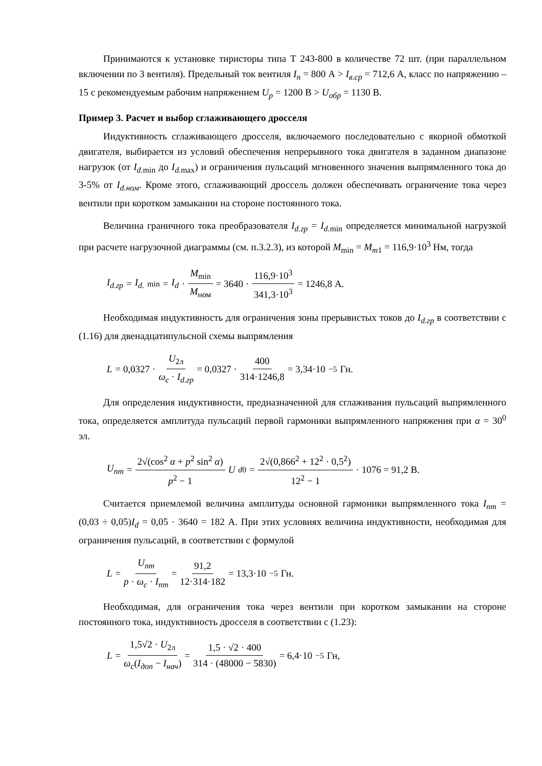Принимаются к установке тиристоры типа Т 243-800 в количестве 72 шт. (при параллельном включении по 3 вентиля). Предельный ток вентиля I<sub>п</sub> = 800 А > I<sub>в.ср</sub> = 712,6 А, класс по напряжению – 15 с рекомендуемым рабочим напряжением U<sub>р</sub> = 1200 В > U<sub>обр</sub> = 1130 В.
Пример 3. Расчет и выбор сглаживающего дросселя
Индуктивность сглаживающего дросселя, включаемого последовательно с якорной обмоткой двигателя, выбирается из условий обеспечения непрерывного тока двигателя в заданном диапазоне нагрузок (от I<sub>d.</sub><sub>min</sub> до I<sub>d.</sub><sub>max</sub>) и ограничения пульсаций мгновенного значения выпрямленного тока до 3-5% от I<sub>d.ном</sub>. Кроме этого, сглаживающий дроссель должен обеспечивать ограничение тока через вентили при коротком замыкании на стороне постоянного тока.
Величина граничного тока преобразователя I<sub>d.гр</sub> = I<sub>d.</sub><sub>min</sub> определяется минимальной нагрузкой при расчете нагрузочной диаграммы (см. п.3.2.3), из которой M<sub>min</sub> = M<sub>m1</sub> = 116,9·10<sup>3</sup> Нм, тогда
I<sub>d.гр</sub> = I<sub>d.</sub><sub>min</sub> = I<sub>d</sub> · M<sub>min</sub> M<sub>ном</sub> = 3640 · 116,9·10<sup>3</sup> 341,3·10<sup>3</sup> = 1246,8 А.
Необходимая индуктивность для ограничения зоны прерывистых токов до I<sub>d.гр</sub> в соответствии с (1.16) для двенадцатипульсной схемы выпрямления
L = 0,0327 · U<sub>2л</sub> ω<sub>c</sub> · I<sub>d.гр</sub> = 0,0327 · 400 314·1246,8 = 3,34·10<sup>−5</sup> Гн.
Для определения индуктивности, предназначенной для сглаживания пульсаций выпрямленного тока, определяется амплитуда пульсаций первой гармоники выпрямленного напряжения при α = 30<sup>0</sup> эл.
U<sub>nm</sub> = 2√(cos<sup>2</sup> α + p<sup>2</sup> sin<sup>2</sup> α) p<sup>2</sup> − 1 U<sub>d0</sub> = 2√(0,866<sup>2</sup> + 12<sup>2</sup> · 0,5<sup>2</sup>) 12<sup>2</sup> − 1 · 1076 = 91,2 В.
Считается приемлемой величина амплитуды основной гармоники выпрямленного тока I<sub>nm</sub> = (0,03 ÷ 0,05)I<sub>d</sub> = 0,05 · 3640 = 182 А. При этих условиях величина индуктивности, необходимая для ограничения пульсаций, в соответствии с формулой
L = U<sub>nm</sub> p · ω<sub>c</sub> · I<sub>nm</sub> = 91,2 12·314·182 = 13,3·10<sup>−5</sup> Гн.
Необходимая, для ограничения тока через вентили при коротком замыкании на стороне постоянного тока, индуктивность дросселя в соответствии с (1.23):
L = 1,5√2 · U<sub>2л</sub> ω<sub>c</sub>(I<sub>доп</sub> − I<sub>нач</sub>) = 1,5 · √2 · 400 314 · (48000 − 5830) = 6,4·10<sup>−5</sup> Гн,